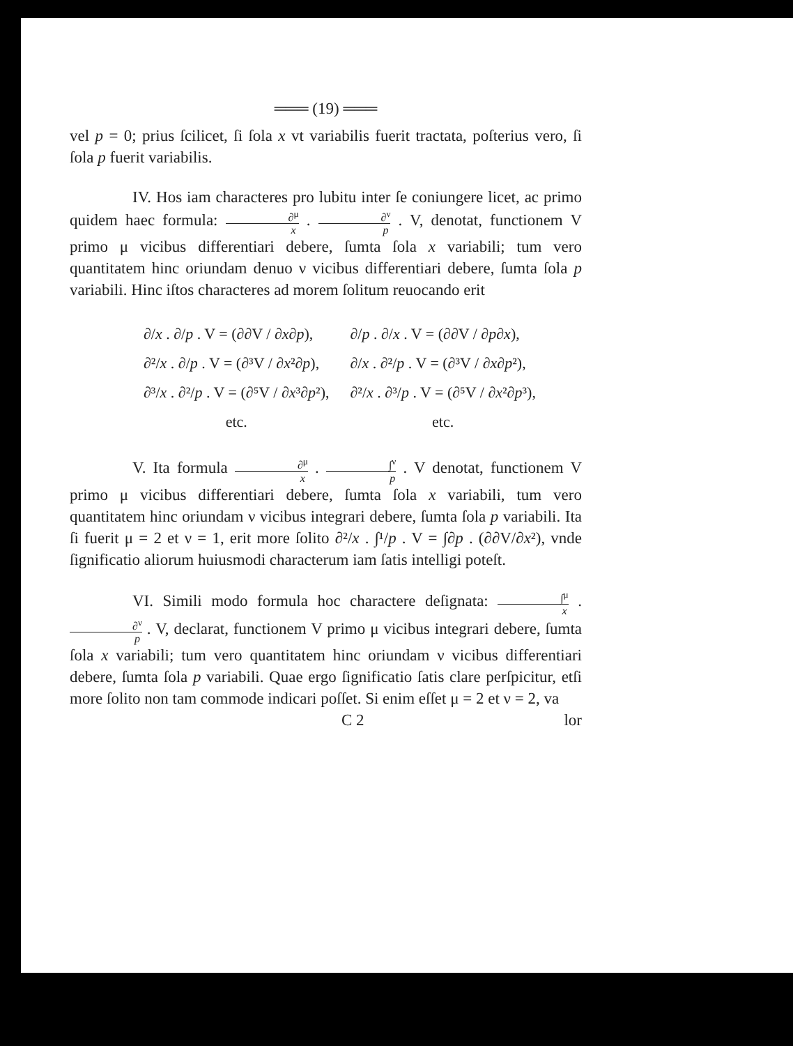═══ (19) ═══
vel p = 0; prius ſcilicet, ſi ſola x vt variabilis fuerit tracta­ta, poſterius vero, ſi ſola p fuerit variabilis.
IV. Hos iam characteres pro lubitu inter ſe coniun­gere licet, ac primo quidem haec formula: ∂<sup>μ</sup> x . ∂<sup>ν</sup> p . V, denotat, functionem V primo μ vicibus differentiari debere, ſumta ſola x variabili; tum vero quantitatem hinc oriundam denuo ν vi­cibus differentiari debere, ſumta ſola p variabili. Hinc iſtos characteres ad morem ſolitum reuocando erit
| ∂/ x . ∂/ p . V = (∂∂V / ∂ x ∂ p ), | ∂/ p . ∂/ x . V = (∂∂V / ∂ p ∂ x ), |
| ∂²/ x . ∂/ p . V = (∂³V / ∂ x ²∂ p ), | ∂/ x . ∂²/ p . V = (∂³V / ∂ x ∂ p ²), |
| ∂³/ x . ∂²/ p . V = (∂⁵V / ∂ x ³∂ p ²), | ∂²/ x . ∂³/ p . V = (∂⁵V / ∂ x ²∂ p ³), |
| etc. | etc. |
V. Ita formula ∂<sup>μ</sup> x . ∫<sup>ν</sup> p . V denotat, functionem V primo μ vicibus differentiari debere, ſumta ſola x variabili, tum vero quantitatem hinc oriundam ν vicibus integrari debere, ſumta ſola p variabili. Ita ſi fuerit μ = 2 et ν = 1, erit more ſo­lito ∂²/x . ∫¹/p . V = ∫∂p . (∂∂V/∂x²), vnde ſignificatio aliorum huiusmo­di characterum iam ſatis intelligi poteſt.
VI. Simili modo formula hoc charactere deſignata: ∫<sup>μ</sup> x . ∂<sup>ν</sup> p . V, declarat, functionem V primo μ vicibus integrari de­bere, ſumta ſola x variabili; tum vero quantitatem hinc oriun­dam ν vicibus differentiari debere, ſumta ſola p variabili. Quae ergo ſignificatio ſatis clare perſpicitur, etſi more ſolito non tam commode indicari poſſet. Si enim eſſet μ = 2 et ν = 2, va­
C 2 lor